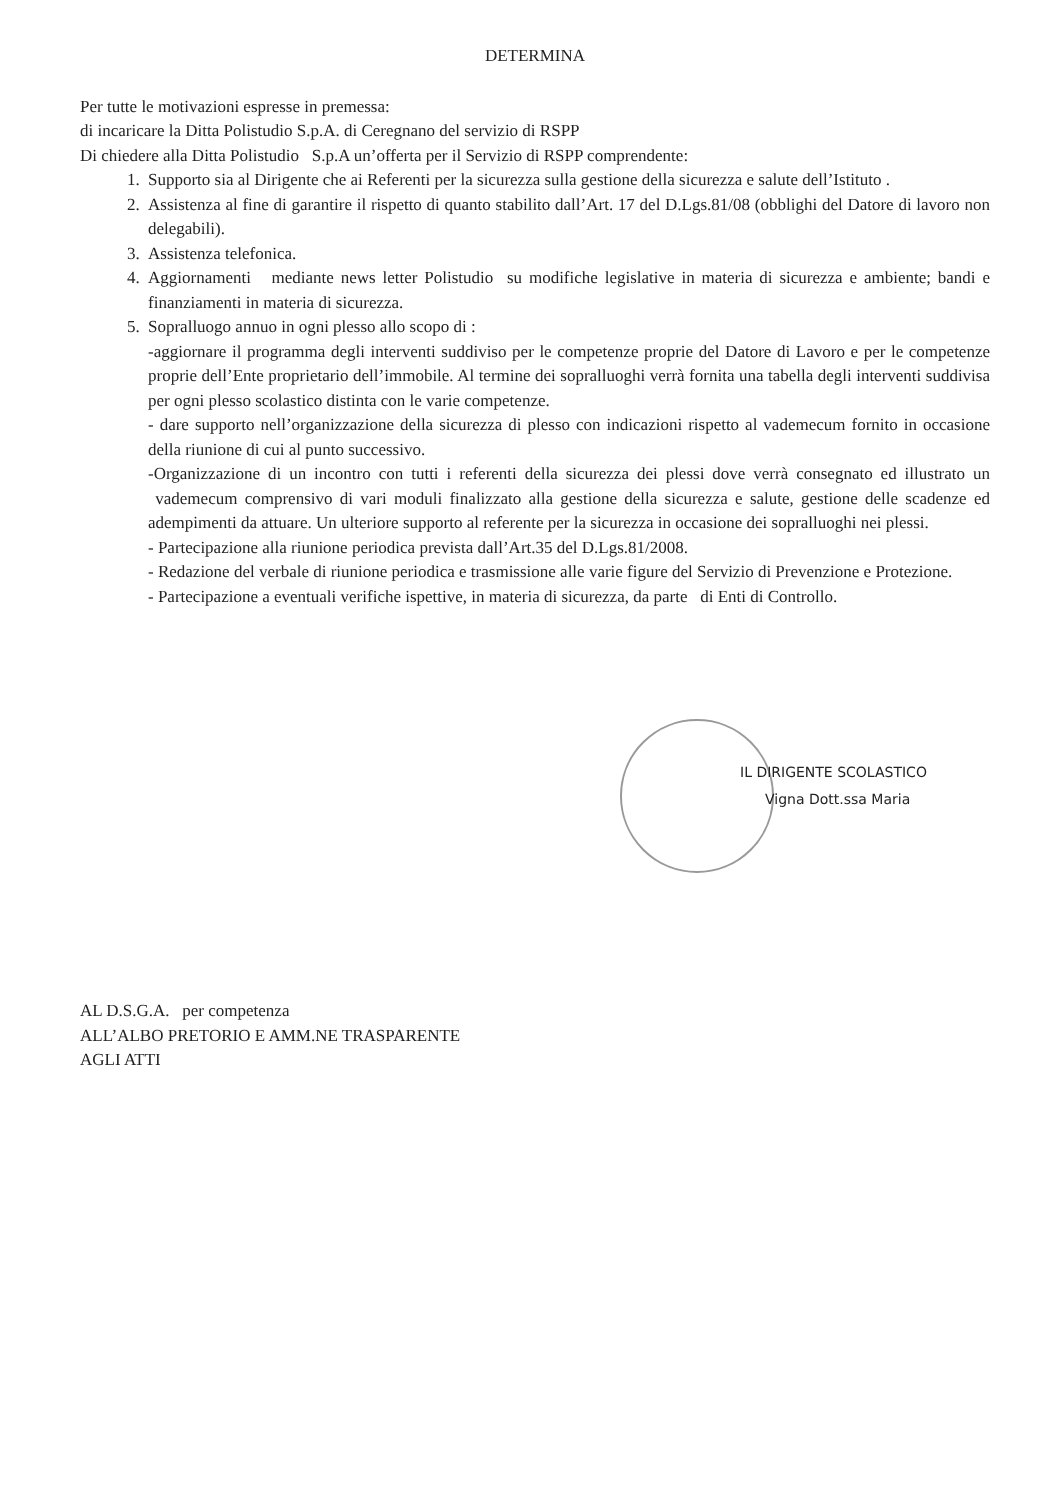DETERMINA
Per tutte le motivazioni espresse in premessa:
di incaricare la Ditta Polistudio S.p.A. di Ceregnano del servizio di RSPP
Di chiedere alla Ditta Polistudio S.p.A un’offerta per il Servizio di RSPP comprendente:
1. Supporto sia al Dirigente che ai Referenti per la sicurezza sulla gestione della sicurezza e salute dell’Istituto .
2. Assistenza al fine di garantire il rispetto di quanto stabilito dall’Art. 17 del D.Lgs.81/08 (obblighi del Datore di lavoro non delegabili).
3. Assistenza telefonica.
4. Aggiornamenti mediante news letter Polistudio su modifiche legislative in materia di sicurezza e ambiente; bandi e finanziamenti in materia di sicurezza.
5. Sopralluogo annuo in ogni plesso allo scopo di :
-aggiornare il programma degli interventi suddiviso per le competenze proprie del Datore di Lavoro e per le competenze proprie dell’Ente proprietario dell’immobile. Al termine dei sopralluoghi verrà fornita una tabella degli interventi suddivisa per ogni plesso scolastico distinta con le varie competenze.
- dare supporto nell’organizzazione della sicurezza di plesso con indicazioni rispetto al vademecum fornito in occasione della riunione di cui al punto successivo.
-Organizzazione di un incontro con tutti i referenti della sicurezza dei plessi dove verrà consegnato ed illustrato un vademecum comprensivo di vari moduli finalizzato alla gestione della sicurezza e salute, gestione delle scadenze ed adempimenti da attuare. Un ulteriore supporto al referente per la sicurezza in occasione dei sopralluoghi nei plessi.
- Partecipazione alla riunione periodica prevista dall’Art.35 del D.Lgs.81/2008.
- Redazione del verbale di riunione periodica e trasmissione alle varie figure del Servizio di Prevenzione e Protezione.
- Partecipazione a eventuali verifiche ispettive, in materia di sicurezza, da parte di Enti di Controllo.
IL DIRIGENTE SCOLASTICO
Vigna Dott.ssa Maria
AL D.S.G.A. per competenza
ALL’ALBO PRETORIO E AMM.NE TRASPARENTE
AGLI ATTI